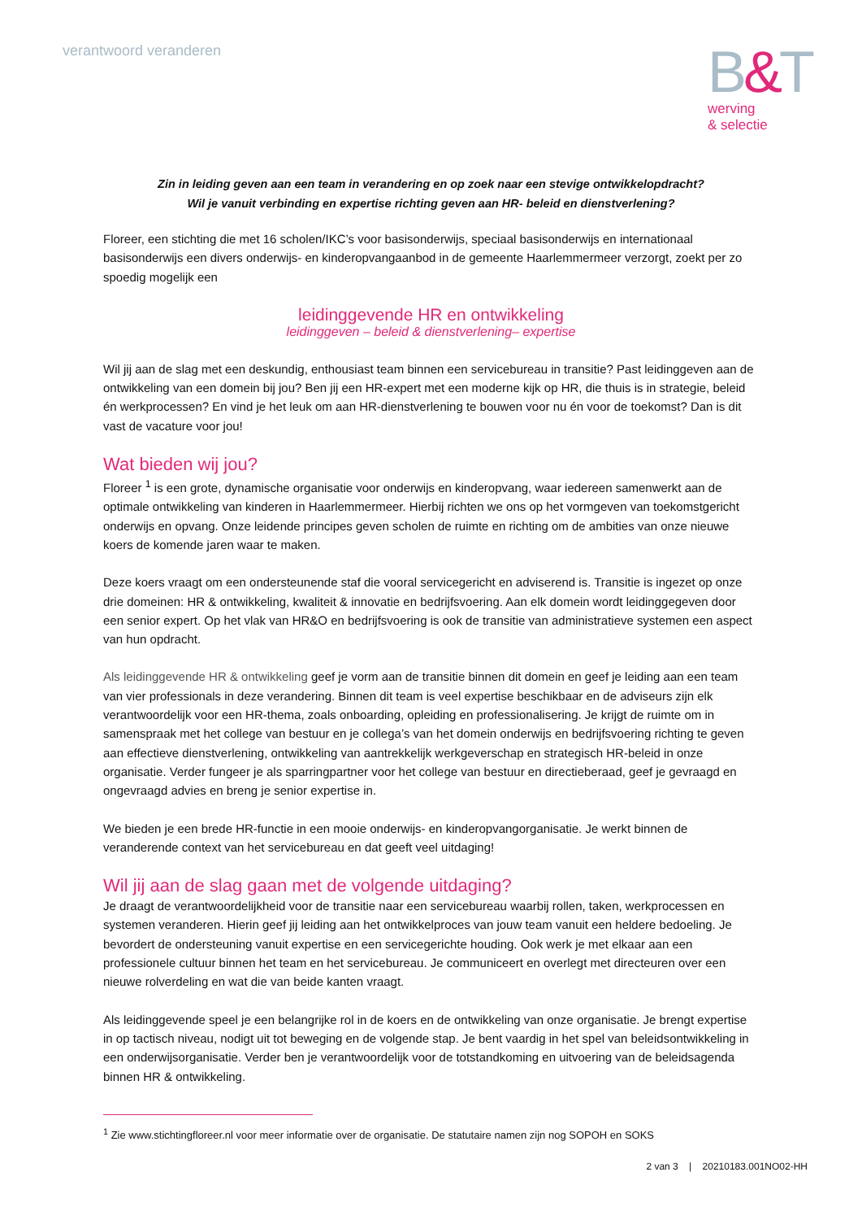verantwoord veranderen
B&T
werving
& selectie
Zin in leiding geven aan een team in verandering en op zoek naar een stevige ontwikkelopdracht?
Wil je vanuit verbinding en expertise richting geven aan HR- beleid en dienstverlening?
Floreer, een stichting die met 16 scholen/IKC’s voor basisonderwijs, speciaal basisonderwijs en internationaal basisonderwijs een divers onderwijs- en kinderopvangaanbod in de gemeente Haarlemmermeer verzorgt, zoekt per zo spoedig mogelijk een
leidinggevende HR en ontwikkeling
leidinggeven – beleid & dienstverlening– expertise
Wil jij aan de slag met een deskundig, enthousiast team binnen een servicebureau in transitie? Past leidinggeven aan de ontwikkeling van een domein bij jou? Ben jij een HR-expert met een moderne kijk op HR, die thuis is in strategie, beleid én werkprocessen? En vind je het leuk om aan HR-dienstverlening te bouwen voor nu én voor de toekomst? Dan is dit vast de vacature voor jou!
Wat bieden wij jou?
Floreer <sup>1</sup> is een grote, dynamische organisatie voor onderwijs en kinderopvang, waar iedereen samenwerkt aan de optimale ontwikkeling van kinderen in Haarlemmermeer. Hierbij richten we ons op het vormgeven van toekomstgericht onderwijs en opvang. Onze leidende principes geven scholen de ruimte en richting om de ambities van onze nieuwe koers de komende jaren waar te maken.
Deze koers vraagt om een ondersteunende staf die vooral servicegericht en adviserend is. Transitie is ingezet op onze drie domeinen: HR & ontwikkeling, kwaliteit & innovatie en bedrijfsvoering. Aan elk domein wordt leidinggegeven door een senior expert. Op het vlak van HR&O en bedrijfsvoering is ook de transitie van administratieve systemen een aspect van hun opdracht.
Als leidinggevende HR & ontwikkeling geef je vorm aan de transitie binnen dit domein en geef je leiding aan een team van vier professionals in deze verandering. Binnen dit team is veel expertise beschikbaar en de adviseurs zijn elk verantwoordelijk voor een HR-thema, zoals onboarding, opleiding en professionalisering. Je krijgt de ruimte om in samenspraak met het college van bestuur en je collega’s van het domein onderwijs en bedrijfsvoering richting te geven aan effectieve dienstverlening, ontwikkeling van aantrekkelijk werkgeverschap en strategisch HR-beleid in onze organisatie. Verder fungeer je als sparringpartner voor het college van bestuur en directieberaad, geef je gevraagd en ongevraagd advies en breng je senior expertise in.
We bieden je een brede HR-functie in een mooie onderwijs- en kinderopvangorganisatie. Je werkt binnen de veranderende context van het servicebureau en dat geeft veel uitdaging!
Wil jij aan de slag gaan met de volgende uitdaging?
Je draagt de verantwoordelijkheid voor de transitie naar een servicebureau waarbij rollen, taken, werkprocessen en systemen veranderen. Hierin geef jij leiding aan het ontwikkelproces van jouw team vanuit een heldere bedoeling. Je bevordert de ondersteuning vanuit expertise en een servicegerichte houding. Ook werk je met elkaar aan een professionele cultuur binnen het team en het servicebureau. Je communiceert en overlegt met directeuren over een nieuwe rolverdeling en wat die van beide kanten vraagt.
Als leidinggevende speel je een belangrijke rol in de koers en de ontwikkeling van onze organisatie. Je brengt expertise in op tactisch niveau, nodigt uit tot beweging en de volgende stap. Je bent vaardig in het spel van beleidsontwikkeling in een onderwijsorganisatie. Verder ben je verantwoordelijk voor de totstandkoming en uitvoering van de beleidsagenda binnen HR & ontwikkeling.
<sup>1</sup> Zie www.stichtingfloreer.nl voor meer informatie over de organisatie. De statutaire namen zijn nog SOPOH en SOKS
2 van 3 | 20210183.001NO02-HH